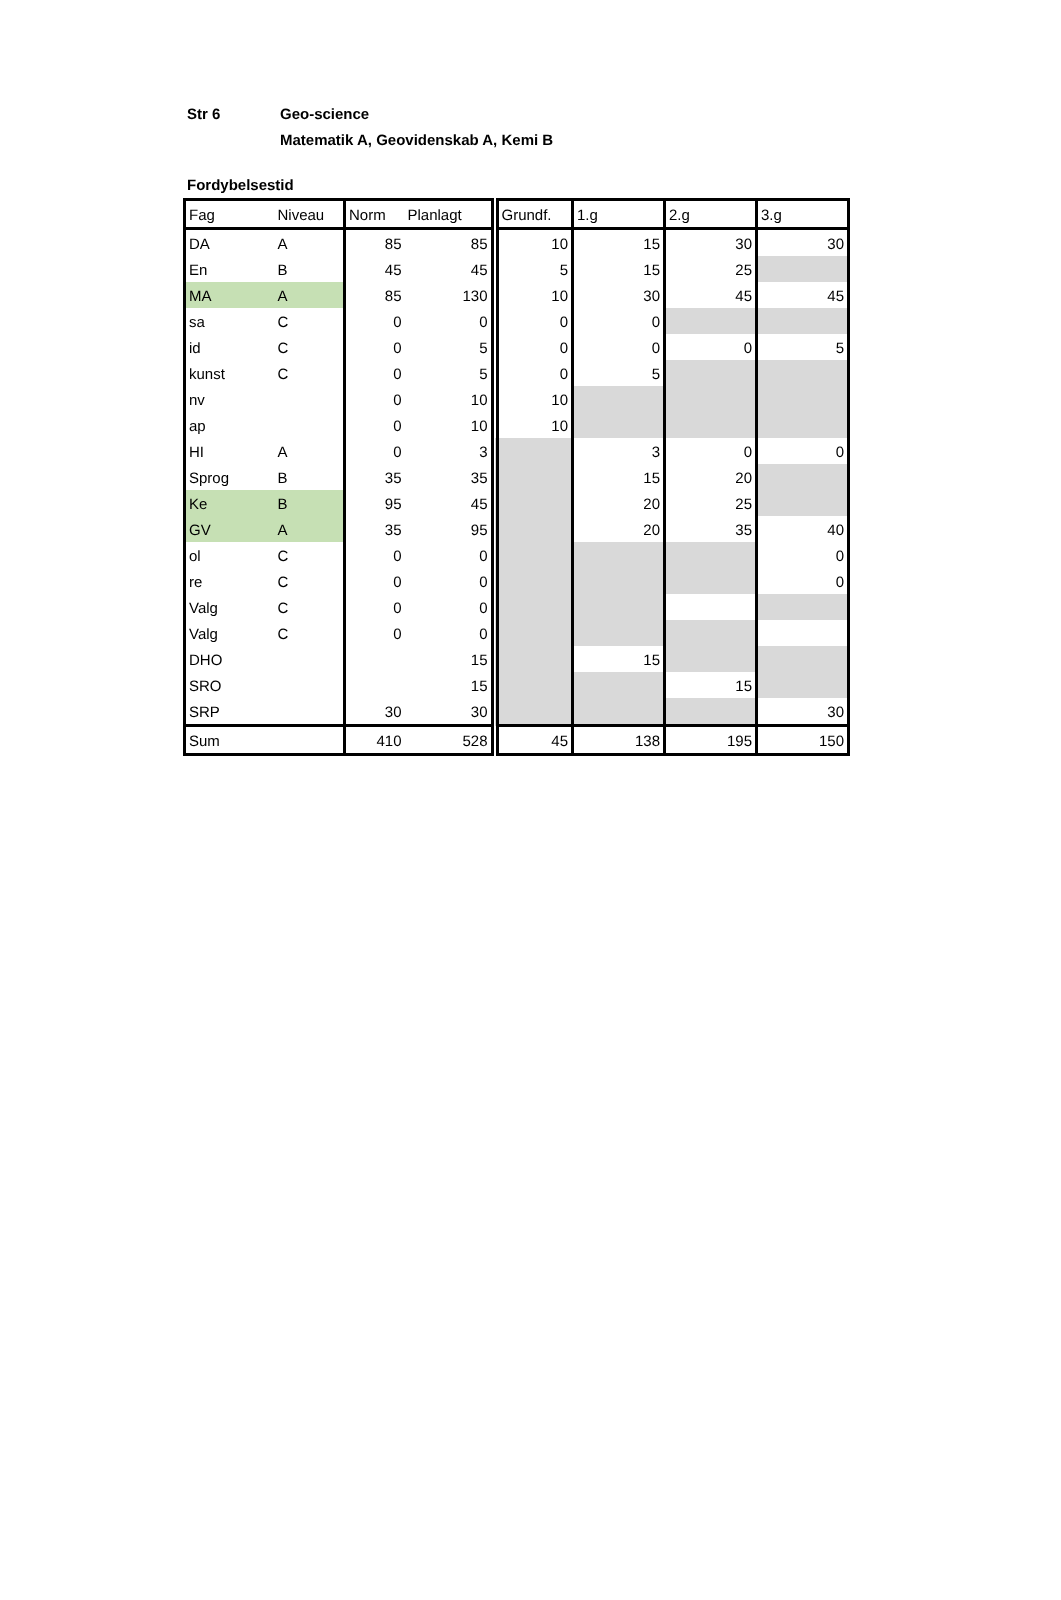Str 6 Geo-science
Matematik A, Geovidenskab A, Kemi B
Fordybelsestid
| Fag | Niveau | Norm | Planlagt | Grundf. | 1.g | 2.g | 3.g |
| --- | --- | --- | --- | --- | --- | --- | --- |
| DA | A | 85 | 85 | 10 | 15 | 30 | 30 |
| En | B | 45 | 45 | 5 | 15 | 25 | |
| MA | A | 85 | 130 | 10 | 30 | 45 | 45 |
| sa | C | 0 | 0 | 0 | 0 | | |
| id | C | 0 | 5 | 0 | 0 | 0 | 5 |
| kunst | C | 0 | 5 | 0 | 5 | | |
| nv | | 0 | 10 | 10 | | | |
| ap | | 0 | 10 | 10 | | | |
| HI | A | 0 | 3 | | 3 | 0 | 0 |
| Sprog | B | 35 | 35 | | 15 | 20 | |
| Ke | B | 95 | 45 | | 20 | 25 | |
| GV | A | 35 | 95 | | 20 | 35 | 40 |
| ol | C | 0 | 0 | | | | 0 |
| re | C | 0 | 0 | | | | 0 |
| Valg | C | 0 | 0 | | | | |
| Valg | C | 0 | 0 | | | | |
| DHO | | | 15 | | 15 | | |
| SRO | | | 15 | | | 15 | |
| SRP | | 30 | 30 | | | | 30 |
| Sum | | 410 | 528 | 45 | 138 | 195 | 150 |